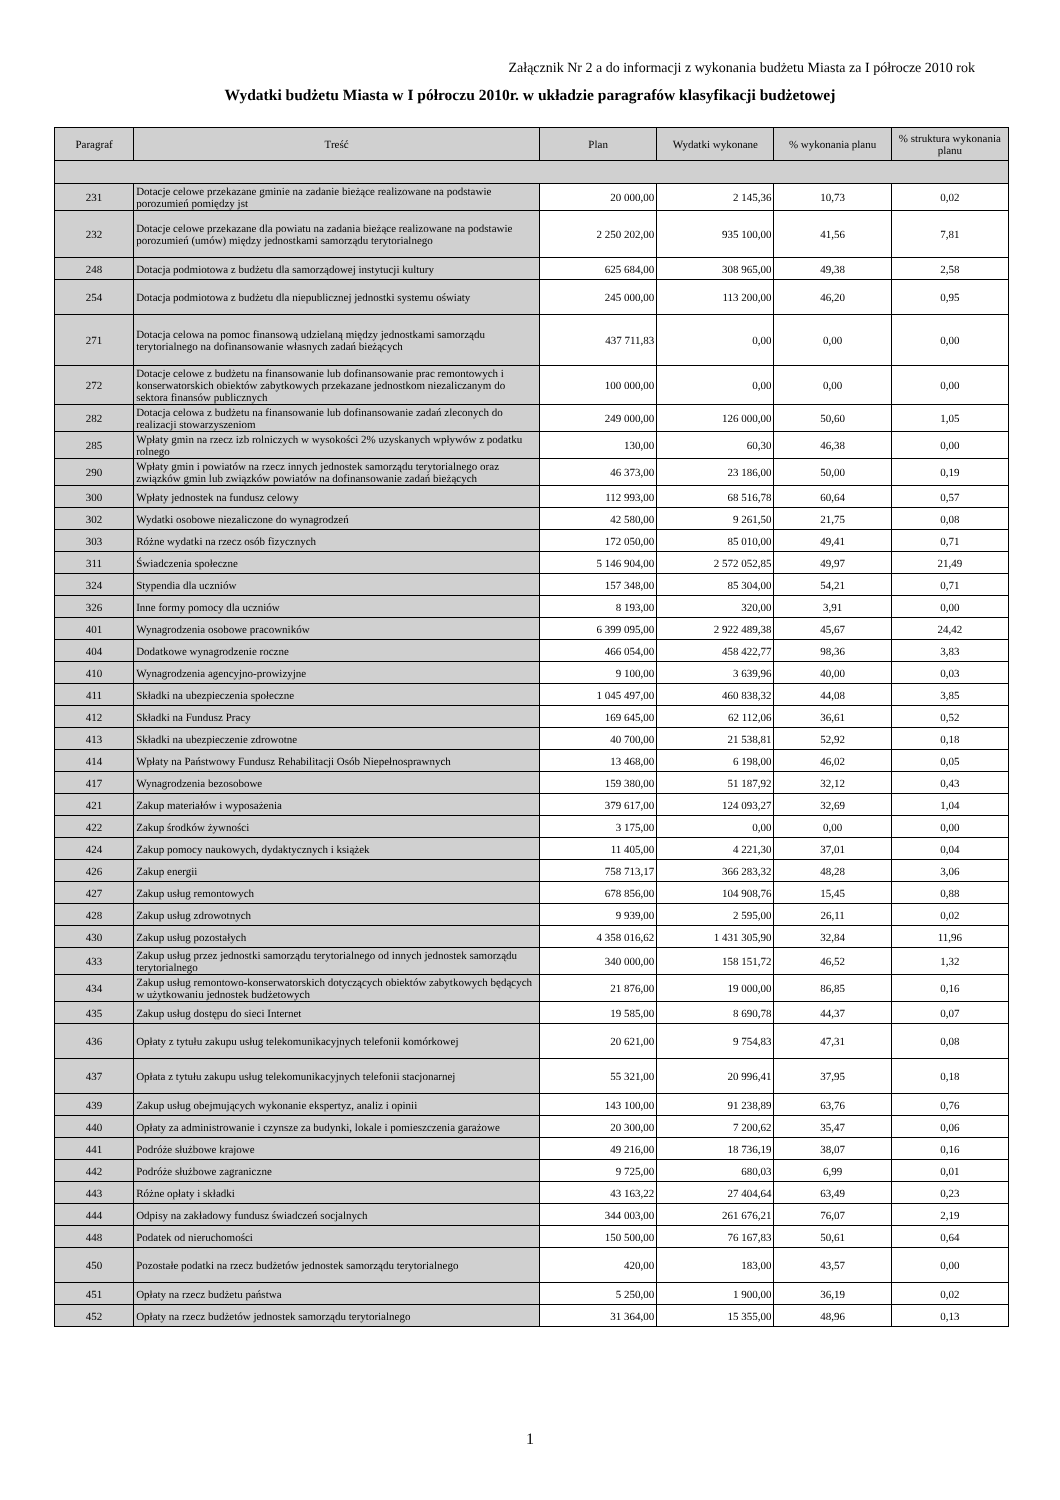Załącznik Nr 2 a do informacji z wykonania budżetu Miasta za I półrocze 2010 rok
Wydatki budżetu Miasta w I półroczu 2010r. w układzie paragrafów klasyfikacji budżetowej
| Paragraf | Treść | Plan | Wydatki wykonane | % wykonania planu | % struktura wykonania planu |
| --- | --- | --- | --- | --- | --- |
| 231 | Dotacje celowe przekazane gminie na zadanie bieżące realizowane na podstawie porozumień pomiędzy jst | 20 000,00 | 2 145,36 | 10,73 | 0,02 |
| 232 | Dotacje celowe przekazane dla powiatu na zadania bieżące realizowane na podstawie porozumień (umów) między jednostkami samorządu terytorialnego | 2 250 202,00 | 935 100,00 | 41,56 | 7,81 |
| 248 | Dotacja podmiotowa z budżetu dla samorządowej instytucji kultury | 625 684,00 | 308 965,00 | 49,38 | 2,58 |
| 254 | Dotacja podmiotowa z budżetu dla niepublicznej jednostki systemu oświaty | 245 000,00 | 113 200,00 | 46,20 | 0,95 |
| 271 | Dotacja celowa na pomoc finansową udzielaną między jednostkami samorządu terytorialnego na dofinansowanie własnych zadań bieżących | 437 711,83 | 0,00 | 0,00 | 0,00 |
| 272 | Dotacje celowe z budżetu na finansowanie lub dofinansowanie prac remontowych i konserwatorskich obiektów zabytkowych przekazane jednostkom niezaliczanym do sektora finansów publicznych | 100 000,00 | 0,00 | 0,00 | 0,00 |
| 282 | Dotacja celowa z budżetu na finansowanie lub dofinansowanie zadań zleconych do realizacji stowarzyszeniom | 249 000,00 | 126 000,00 | 50,60 | 1,05 |
| 285 | Wpłaty gmin na rzecz izb rolniczych w wysokości 2% uzyskanych wpływów z podatku rolnego | 130,00 | 60,30 | 46,38 | 0,00 |
| 290 | Wpłaty gmin i powiatów na rzecz innych jednostek samorządu terytorialnego oraz związków gmin lub związków powiatów na dofinansowanie zadań bieżących | 46 373,00 | 23 186,00 | 50,00 | 0,19 |
| 300 | Wpłaty jednostek na fundusz celowy | 112 993,00 | 68 516,78 | 60,64 | 0,57 |
| 302 | Wydatki osobowe niezaliczone do wynagrodzeń | 42 580,00 | 9 261,50 | 21,75 | 0,08 |
| 303 | Różne wydatki na rzecz osób fizycznych | 172 050,00 | 85 010,00 | 49,41 | 0,71 |
| 311 | Świadczenia społeczne | 5 146 904,00 | 2 572 052,85 | 49,97 | 21,49 |
| 324 | Stypendia dla uczniów | 157 348,00 | 85 304,00 | 54,21 | 0,71 |
| 326 | Inne formy pomocy dla uczniów | 8 193,00 | 320,00 | 3,91 | 0,00 |
| 401 | Wynagrodzenia osobowe pracowników | 6 399 095,00 | 2 922 489,38 | 45,67 | 24,42 |
| 404 | Dodatkowe wynagrodzenie roczne | 466 054,00 | 458 422,77 | 98,36 | 3,83 |
| 410 | Wynagrodzenia agencyjno-prowizyjne | 9 100,00 | 3 639,96 | 40,00 | 0,03 |
| 411 | Składki na ubezpieczenia społeczne | 1 045 497,00 | 460 838,32 | 44,08 | 3,85 |
| 412 | Składki na Fundusz Pracy | 169 645,00 | 62 112,06 | 36,61 | 0,52 |
| 413 | Składki na ubezpieczenie zdrowotne | 40 700,00 | 21 538,81 | 52,92 | 0,18 |
| 414 | Wpłaty na Państwowy Fundusz Rehabilitacji Osób Niepełnosprawnych | 13 468,00 | 6 198,00 | 46,02 | 0,05 |
| 417 | Wynagrodzenia bezosobowe | 159 380,00 | 51 187,92 | 32,12 | 0,43 |
| 421 | Zakup materiałów i wyposażenia | 379 617,00 | 124 093,27 | 32,69 | 1,04 |
| 422 | Zakup środków żywności | 3 175,00 | 0,00 | 0,00 | 0,00 |
| 424 | Zakup pomocy naukowych, dydaktycznych i książek | 11 405,00 | 4 221,30 | 37,01 | 0,04 |
| 426 | Zakup energii | 758 713,17 | 366 283,32 | 48,28 | 3,06 |
| 427 | Zakup usług remontowych | 678 856,00 | 104 908,76 | 15,45 | 0,88 |
| 428 | Zakup usług zdrowotnych | 9 939,00 | 2 595,00 | 26,11 | 0,02 |
| 430 | Zakup usług pozostałych | 4 358 016,62 | 1 431 305,90 | 32,84 | 11,96 |
| 433 | Zakup usług przez jednostki samorządu terytorialnego od innych jednostek samorządu terytorialnego | 340 000,00 | 158 151,72 | 46,52 | 1,32 |
| 434 | Zakup usług remontowo-konserwatorskich dotyczących obiektów zabytkowych będących w użytkowaniu jednostek budżetowych | 21 876,00 | 19 000,00 | 86,85 | 0,16 |
| 435 | Zakup usług dostępu do sieci Internet | 19 585,00 | 8 690,78 | 44,37 | 0,07 |
| 436 | Opłaty z tytułu zakupu usług telekomunikacyjnych telefonii komórkowej | 20 621,00 | 9 754,83 | 47,31 | 0,08 |
| 437 | Opłata z tytułu zakupu usług telekomunikacyjnych telefonii stacjonarnej | 55 321,00 | 20 996,41 | 37,95 | 0,18 |
| 439 | Zakup usług obejmujących wykonanie ekspertyz, analiz i opinii | 143 100,00 | 91 238,89 | 63,76 | 0,76 |
| 440 | Opłaty za administrowanie i czynsze za budynki, lokale i pomieszczenia garażowe | 20 300,00 | 7 200,62 | 35,47 | 0,06 |
| 441 | Podróże służbowe krajowe | 49 216,00 | 18 736,19 | 38,07 | 0,16 |
| 442 | Podróże służbowe zagraniczne | 9 725,00 | 680,03 | 6,99 | 0,01 |
| 443 | Różne opłaty i składki | 43 163,22 | 27 404,64 | 63,49 | 0,23 |
| 444 | Odpisy na zakładowy fundusz świadczeń socjalnych | 344 003,00 | 261 676,21 | 76,07 | 2,19 |
| 448 | Podatek od nieruchomości | 150 500,00 | 76 167,83 | 50,61 | 0,64 |
| 450 | Pozostałe podatki na rzecz budżetów jednostek samorządu terytorialnego | 420,00 | 183,00 | 43,57 | 0,00 |
| 451 | Opłaty na rzecz budżetu państwa | 5 250,00 | 1 900,00 | 36,19 | 0,02 |
| 452 | Opłaty na rzecz budżetów jednostek samorządu terytorialnego | 31 364,00 | 15 355,00 | 48,96 | 0,13 |
1